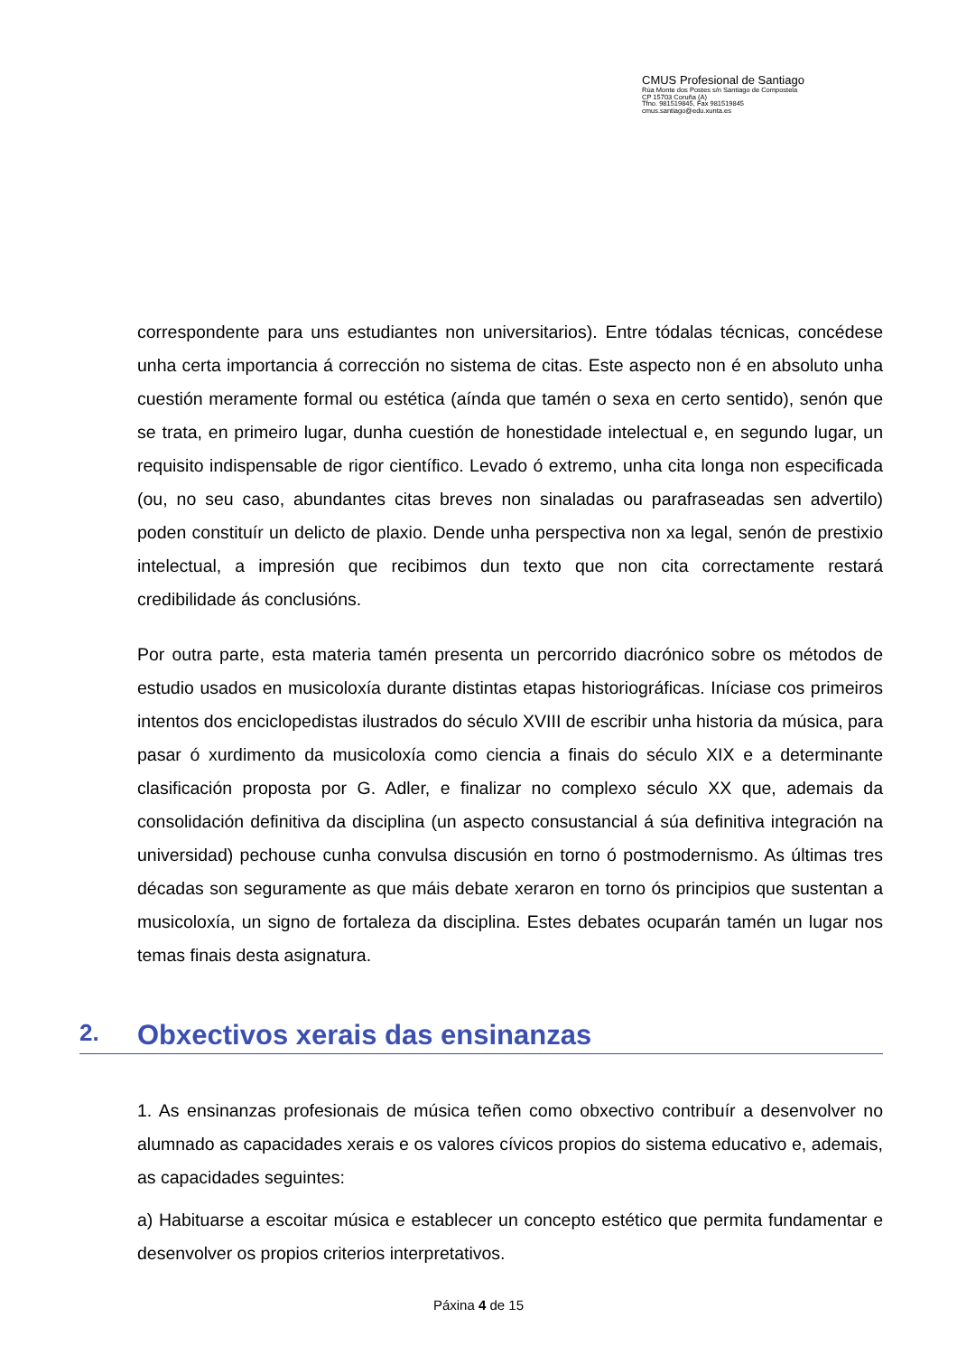CMUS Profesional de Santiago
Rúa Monte dos Postes s/n Santiago de Compostela
CP 15703 Coruña (A)
Tfno. 981519845, Fax 981519845
cmus.santiago@edu.xunta.es
correspondente para uns estudiantes non universitarios). Entre tódalas técnicas, concédese unha certa importancia á corrección no sistema de citas. Este aspecto non é en absoluto unha cuestión meramente formal ou estética (aínda que tamén o sexa en certo sentido), senón que se trata, en primeiro lugar, dunha cuestión de honestidade intelectual e, en segundo lugar, un requisito indispensable de rigor científico. Levado ó extremo, unha cita longa non especificada (ou, no seu caso, abundantes citas breves non sinaladas ou parafraseadas sen advertilo) poden constituír un delicto de plaxio. Dende unha perspectiva non xa legal, senón de prestixio intelectual, a impresión que recibimos dun texto que non cita correctamente restará credibilidade ás conclusións.
Por outra parte, esta materia tamén presenta un percorrido diacrónico sobre os métodos de estudio usados en musicoloxía durante distintas etapas historiográficas. Iníciase cos primeiros intentos dos enciclopedistas ilustrados do século XVIII de escribir unha historia da música, para pasar ó xurdimento da musicoloxía como ciencia a finais do século XIX e a determinante clasificación proposta por G. Adler, e finalizar no complexo século XX que, ademais da consolidación definitiva da disciplina (un aspecto consustancial á súa definitiva integración na universidad) pechouse cunha convulsa discusión en torno ó postmodernismo. As últimas tres décadas son seguramente as que máis debate xeraron en torno ós principios que sustentan a musicoloxía, un signo de fortaleza da disciplina. Estes debates ocuparán tamén un lugar nos temas finais desta asignatura.
2. Obxectivos xerais das ensinanzas
1. As ensinanzas profesionais de música teñen como obxectivo contribuír a desenvolver no alumnado as capacidades xerais e os valores cívicos propios do sistema educativo e, ademais, as capacidades seguintes:
a) Habituarse a escoitar música e establecer un concepto estético que permita fundamentar e desenvolver os propios criterios interpretativos.
Páxina 4 de 15